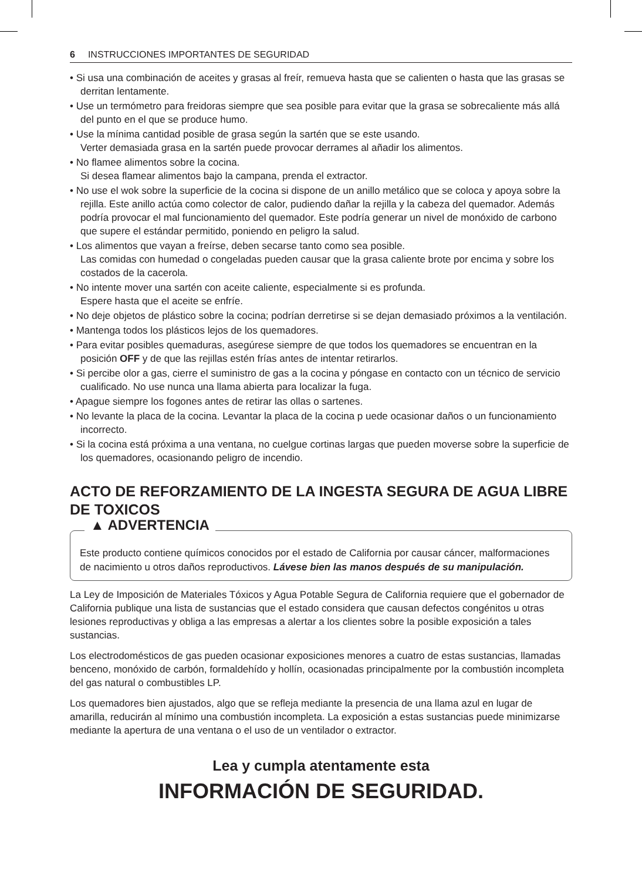6 INSTRUCCIONES IMPORTANTES DE SEGURIDAD
• Si usa una combinación de aceites y grasas al freír, remueva hasta que se calienten o hasta que las grasas se derritan lentamente.
• Use un termómetro para freidoras siempre que sea posible para evitar que la grasa se sobrecaliente más allá del punto en el que se produce humo.
• Use la mínima cantidad posible de grasa según la sartén que se este usando.
Verter demasiada grasa en la sartén puede provocar derrames al añadir los alimentos.
• No flamee alimentos sobre la cocina.
Si desea flamear alimentos bajo la campana, prenda el extractor.
• No use el wok sobre la superficie de la cocina si dispone de un anillo metálico que se coloca y apoya sobre la rejilla. Este anillo actúa como colector de calor, pudiendo dañar la rejilla y la cabeza del quemador. Además podría provocar el mal funcionamiento del quemador. Este podría generar un nivel de monóxido de carbono que supere el estándar permitido, poniendo en peligro la salud.
• Los alimentos que vayan a freírse, deben secarse tanto como sea posible.
Las comidas con humedad o congeladas pueden causar que la grasa caliente brote por encima y sobre los costados de la cacerola.
• No intente mover una sartén con aceite caliente, especialmente si es profunda.
Espere hasta que el aceite se enfríe.
• No deje objetos de plástico sobre la cocina; podrían derretirse si se dejan demasiado próximos a la ventilación.
• Mantenga todos los plásticos lejos de los quemadores.
• Para evitar posibles quemaduras, asegúrese siempre de que todos los quemadores se encuentran en la posición OFF y de que las rejillas estén frías antes de intentar retirarlos.
• Si percibe olor a gas, cierre el suministro de gas a la cocina y póngase en contacto con un técnico de servicio cualificado. No use nunca una llama abierta para localizar la fuga.
• Apague siempre los fogones antes de retirar las ollas o sartenes.
• No levante la placa de la cocina. Levantar la placa de la cocina p uede ocasionar daños o un funcionamiento incorrecto.
• Si la cocina está próxima a una ventana, no cuelgue cortinas largas que pueden moverse sobre la superficie de los quemadores, ocasionando peligro de incendio.
ACTO DE REFORZAMIENTO DE LA INGESTA SEGURA DE AGUA LIBRE DE TOXICOS
▲ ADVERTENCIA
Este producto contiene químicos conocidos por el estado de California por causar cáncer, malformaciones de nacimiento u otros daños reproductivos. Lávese bien las manos después de su manipulación.
La Ley de Imposición de Materiales Tóxicos y Agua Potable Segura de California requiere que el gobernador de California publique una lista de sustancias que el estado considera que causan defectos congénitos u otras lesiones reproductivas y obliga a las empresas a alertar a los clientes sobre la posible exposición a tales sustancias.
Los electrodomésticos de gas pueden ocasionar exposiciones menores a cuatro de estas sustancias, llamadas benceno, monóxido de carbón, formaldehído y hollín, ocasionadas principalmente por la combustión incompleta del gas natural o combustibles LP.
Los quemadores bien ajustados, algo que se refleja mediante la presencia de una llama azul en lugar de amarilla, reducirán al mínimo una combustión incompleta. La exposición a estas sustancias puede minimizarse mediante la apertura de una ventana o el uso de un ventilador o extractor.
Lea y cumpla atentamente esta
INFORMACIÓN DE SEGURIDAD.